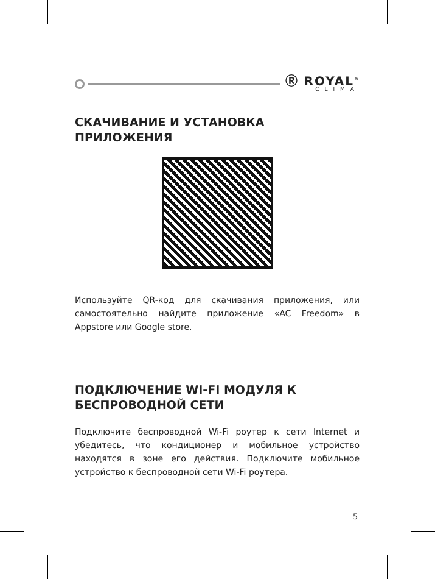Ⓡ ROYAL<sup>®</sup>
CLIMA
СКАЧИВАНИЕ И УСТАНОВКА ПРИЛОЖЕНИЯ
Используйте QR-код для скачивания приложения, или самостоятельно найдите приложение «AC Freedom» в Appstore или Google store.
ПОДКЛЮЧЕНИЕ WI-FI МОДУЛЯ К БЕСПРОВОДНОЙ СЕТИ
Подключите беспроводной Wi-Fi роутер к сети Internet и убедитесь, что кондиционер и мобильное устройство находятся в зоне его действия. Подключите мобильное устройство к беспроводной сети Wi-Fi роутера.
5